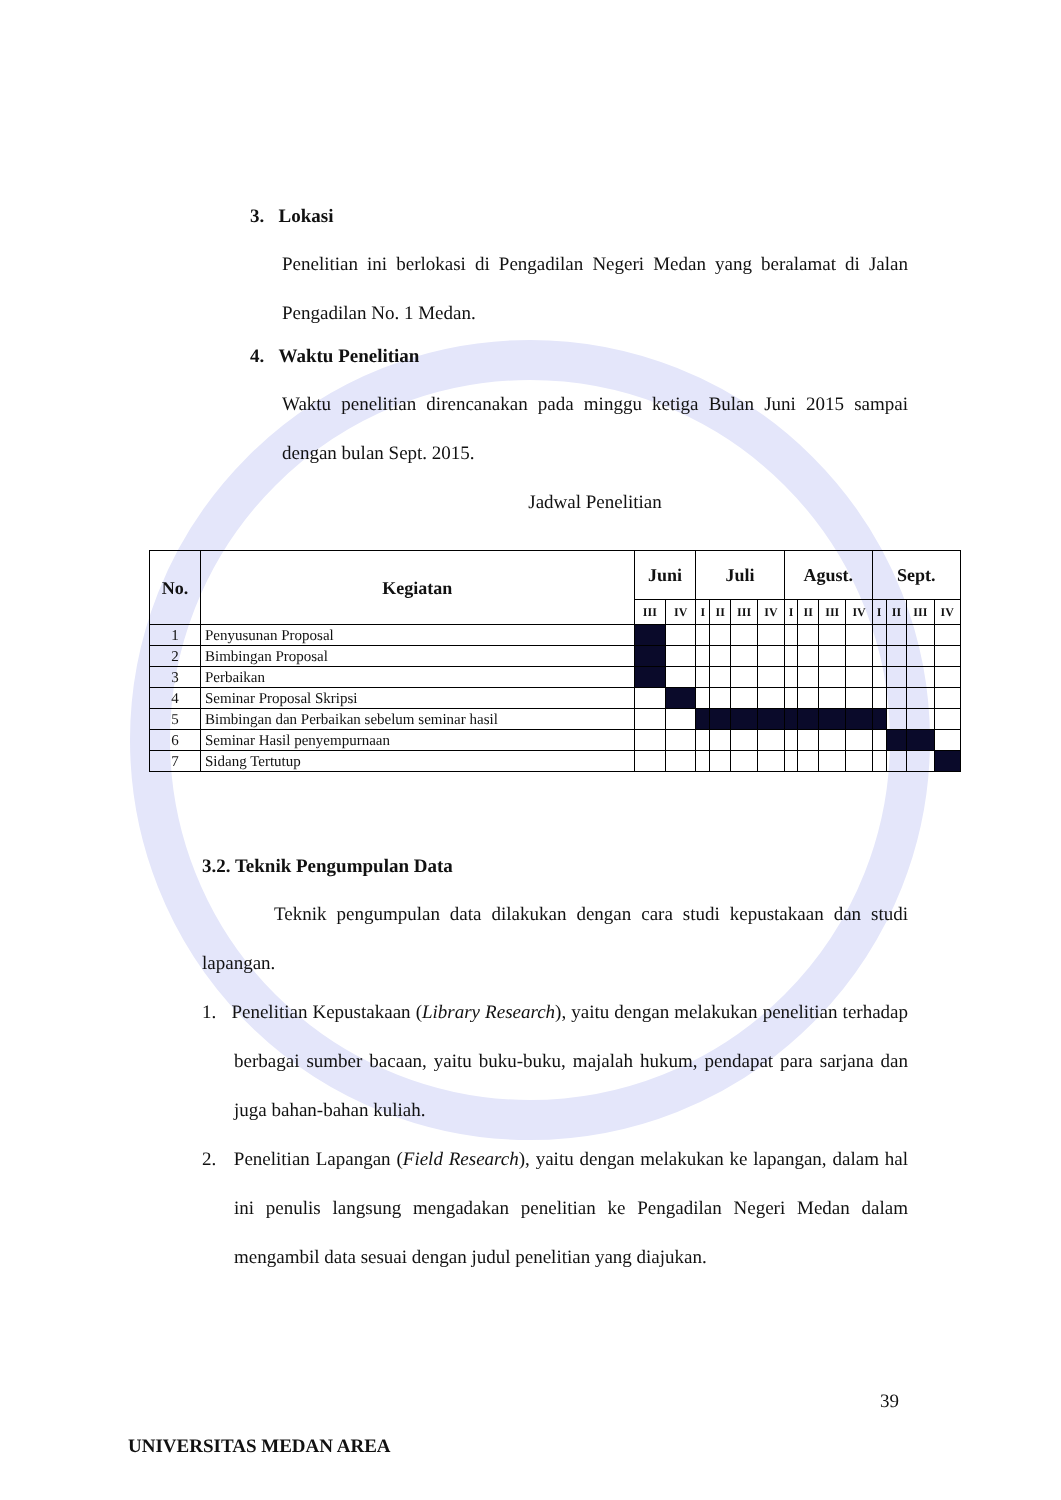3. Lokasi
Penelitian ini berlokasi di Pengadilan Negeri Medan yang beralamat di Jalan Pengadilan No. 1 Medan.
4. Waktu Penelitian
Waktu penelitian direncanakan pada minggu ketiga Bulan Juni 2015 sampai dengan bulan Sept. 2015.
Jadwal Penelitian
| No. | Kegiatan | Juni | | Juli | | | | Agust. | | | | Sept. | | | |
| --- | --- | --- | --- | --- | --- | --- | --- | --- | --- | --- | --- | --- | --- | --- | --- |
| | | III | IV | I | II | III | IV | I | II | III | IV | I | II | III | IV |
| 1 | Penyusunan Proposal | | | | | | | | | | | | | | |
| 2 | Bimbingan Proposal | | | | | | | | | | | | | | |
| 3 | Perbaikan | | | | | | | | | | | | | | |
| 4 | Seminar Proposal Skripsi | | | | | | | | | | | | | | |
| 5 | Bimbingan dan Perbaikan sebelum seminar hasil | | | | | | | | | | | | | | |
| 6 | Seminar Hasil penyempurnaan | | | | | | | | | | | | | | |
| 7 | Sidang Tertutup | | | | | | | | | | | | | | |
3.2. Teknik Pengumpulan Data
Teknik pengumpulan data dilakukan dengan cara studi kepustakaan dan studi lapangan.
1. Penelitian Kepustakaan (Library Research), yaitu dengan melakukan penelitian terhadap berbagai sumber bacaan, yaitu buku-buku, majalah hukum, pendapat para sarjana dan juga bahan-bahan kuliah.
2. Penelitian Lapangan (Field Research), yaitu dengan melakukan ke lapangan, dalam hal ini penulis langsung mengadakan penelitian ke Pengadilan Negeri Medan dalam mengambil data sesuai dengan judul penelitian yang diajukan.
39
UNIVERSITAS MEDAN AREA